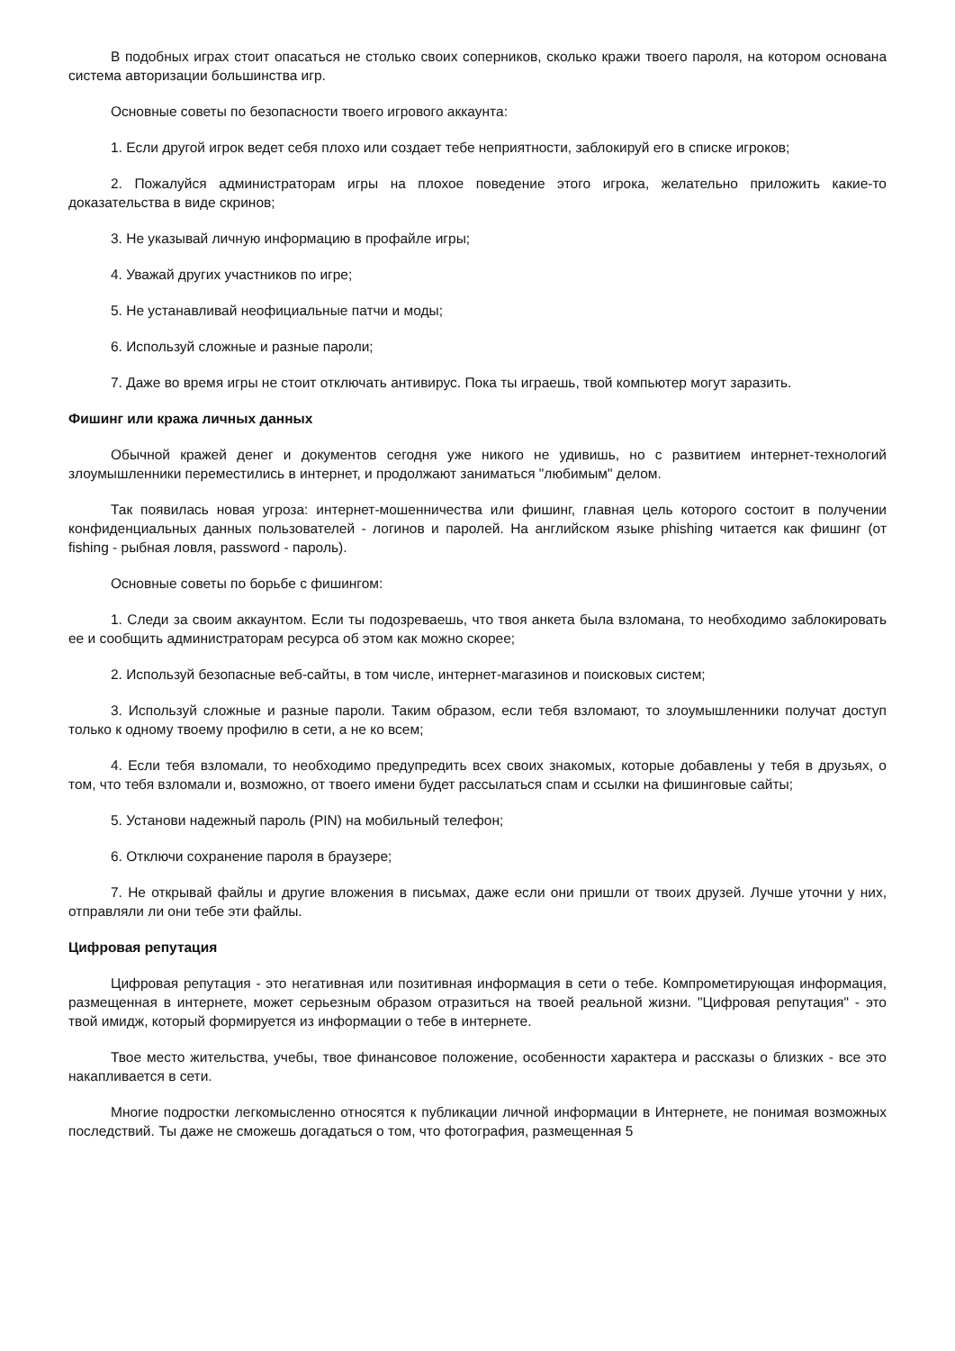В подобных играх стоит опасаться не столько своих соперников, сколько кражи твоего пароля, на котором основана система авторизации большинства игр.
Основные советы по безопасности твоего игрового аккаунта:
1. Если другой игрок ведет себя плохо или создает тебе неприятности, заблокируй его в списке игроков;
2. Пожалуйся администраторам игры на плохое поведение этого игрока, желательно приложить какие-то доказательства в виде скринов;
3. Не указывай личную информацию в профайле игры;
4. Уважай других участников по игре;
5. Не устанавливай неофициальные патчи и моды;
6. Используй сложные и разные пароли;
7. Даже во время игры не стоит отключать антивирус. Пока ты играешь, твой компьютер могут заразить.
Фишинг или кража личных данных
Обычной кражей денег и документов сегодня уже никого не удивишь, но с развитием интернет-технологий злоумышленники переместились в интернет, и продолжают заниматься "любимым" делом.
Так появилась новая угроза: интернет-мошенничества или фишинг, главная цель которого состоит в получении конфиденциальных данных пользователей - логинов и паролей. На английском языке phishing читается как фишинг (от fishing - рыбная ловля, password - пароль).
Основные советы по борьбе с фишингом:
1. Следи за своим аккаунтом. Если ты подозреваешь, что твоя анкета была взломана, то необходимо заблокировать ее и сообщить администраторам ресурса об этом как можно скорее;
2. Используй безопасные веб-сайты, в том числе, интернет-магазинов и поисковых систем;
3. Используй сложные и разные пароли. Таким образом, если тебя взломают, то злоумышленники получат доступ только к одному твоему профилю в сети, а не ко всем;
4. Если тебя взломали, то необходимо предупредить всех своих знакомых, которые добавлены у тебя в друзьях, о том, что тебя взломали и, возможно, от твоего имени будет рассылаться спам и ссылки на фишинговые сайты;
5. Установи надежный пароль (PIN) на мобильный телефон;
6. Отключи сохранение пароля в браузере;
7. Не открывай файлы и другие вложения в письмах, даже если они пришли от твоих друзей. Лучше уточни у них, отправляли ли они тебе эти файлы.
Цифровая репутация
Цифровая репутация - это негативная или позитивная информация в сети о тебе. Компрометирующая информация, размещенная в интернете, может серьезным образом отразиться на твоей реальной жизни. "Цифровая репутация" - это твой имидж, который формируется из информации о тебе в интернете.
Твое место жительства, учебы, твое финансовое положение, особенности характера и рассказы о близких - все это накапливается в сети.
Многие подростки легкомысленно относятся к публикации личной информации в Интернете, не понимая возможных последствий. Ты даже не сможешь догадаться о том, что фотография, размещенная 5